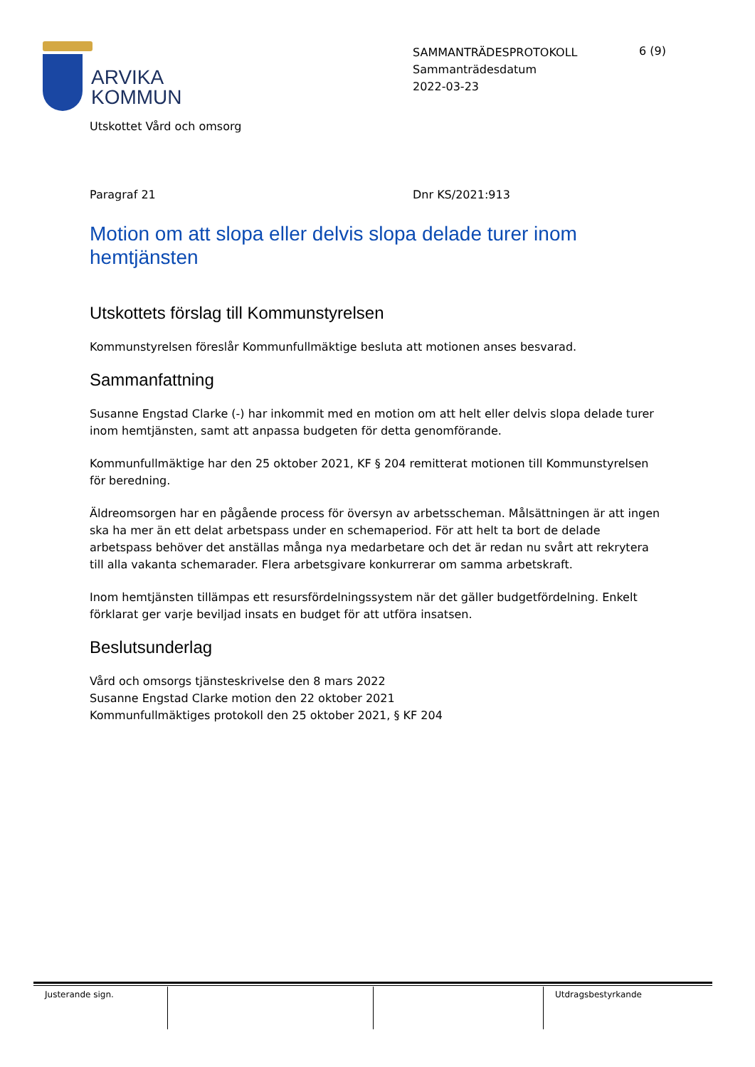ARVIKA
KOMMUN
SAMMANTRÄDESPROTOKOLL
Sammanträdesdatum
2022-03-23
6 (9)
Utskottet Vård och omsorg
Paragraf 21 Dnr KS/2021:913
Motion om att slopa eller delvis slopa delade turer inom hemtjänsten
Utskottets förslag till Kommunstyrelsen
Kommunstyrelsen föreslår Kommunfullmäktige besluta att motionen anses besvarad.
Sammanfattning
Susanne Engstad Clarke (-) har inkommit med en motion om att helt eller delvis slopa delade turer inom hemtjänsten, samt att anpassa budgeten för detta genomförande.
Kommunfullmäktige har den 25 oktober 2021, KF § 204 remitterat motionen till Kommunstyrelsen för beredning.
Äldreomsorgen har en pågående process för översyn av arbetsscheman. Målsättningen är att ingen ska ha mer än ett delat arbetspass under en schemaperiod. För att helt ta bort de delade arbetspass behöver det anställas många nya medarbetare och det är redan nu svårt att rekrytera till alla vakanta schemarader. Flera arbetsgivare konkurrerar om samma arbetskraft.
Inom hemtjänsten tillämpas ett resursfördelningssystem när det gäller budgetfördelning. Enkelt förklarat ger varje beviljad insats en budget för att utföra insatsen.
Beslutsunderlag
Vård och omsorgs tjänsteskrivelse den 8 mars 2022
Susanne Engstad Clarke motion den 22 oktober 2021
Kommunfullmäktiges protokoll den 25 oktober 2021, § KF 204
Justerande sign. Utdragsbestyrkande